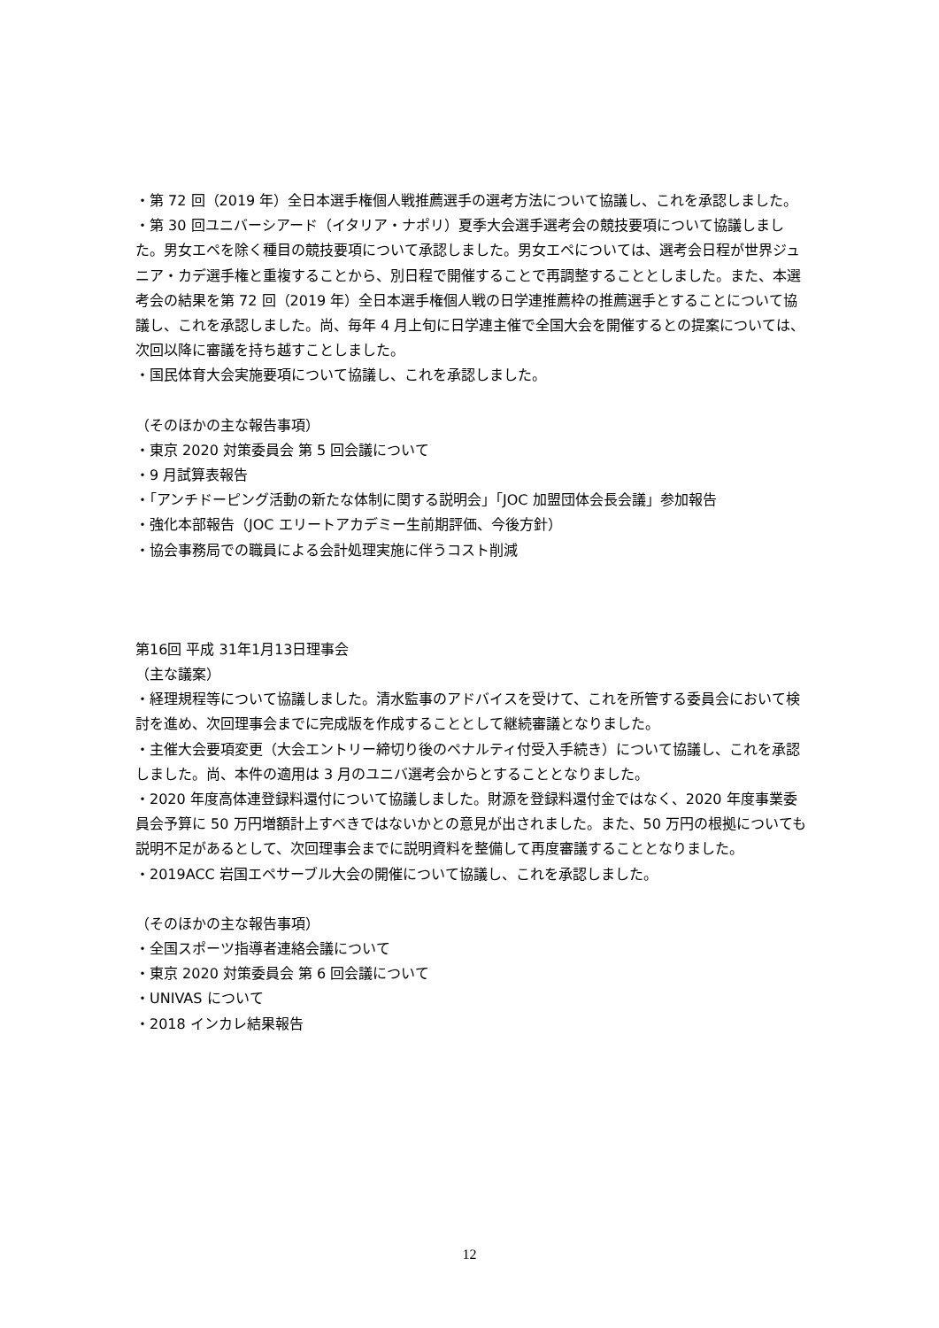・第 72 回（2019 年）全日本選手権個人戦推薦選手の選考方法について協議し、これを承認しました。
・第 30 回ユニバーシアード（イタリア・ナポリ）夏季大会選手選考会の競技要項について協議しました。男女エペを除く種目の競技要項について承認しました。男女エペについては、選考会日程が世界ジュニア・カデ選手権と重複することから、別日程で開催することで再調整することとしました。また、本選考会の結果を第 72 回（2019 年）全日本選手権個人戦の日学連推薦枠の推薦選手とすることについて協議し、これを承認しました。尚、毎年 4 月上旬に日学連主催で全国大会を開催するとの提案については、次回以降に審議を持ち越すことしました。
・国民体育大会実施要項について協議し、これを承認しました。
（そのほかの主な報告事項）
・東京 2020 対策委員会 第 5 回会議について
・9 月試算表報告
・「アンチドーピング活動の新たな体制に関する説明会」「JOC 加盟団体会長会議」参加報告
・強化本部報告（JOC エリートアカデミー生前期評価、今後方針）
・協会事務局での職員による会計処理実施に伴うコスト削減
第16回 平成 31年1月13日理事会
（主な議案）
・経理規程等について協議しました。清水監事のアドバイスを受けて、これを所管する委員会において検討を進め、次回理事会までに完成版を作成することとして継続審議となりました。
・主催大会要項変更（大会エントリー締切り後のペナルティ付受入手続き）について協議し、これを承認しました。尚、本件の適用は 3 月のユニバ選考会からとすることとなりました。
・2020 年度高体連登録料還付について協議しました。財源を登録料還付金ではなく、2020 年度事業委員会予算に 50 万円増額計上すべきではないかとの意見が出されました。また、50 万円の根拠についても説明不足があるとして、次回理事会までに説明資料を整備して再度審議することとなりました。
・2019ACC 岩国エペサーブル大会の開催について協議し、これを承認しました。
（そのほかの主な報告事項）
・全国スポーツ指導者連絡会議について
・東京 2020 対策委員会 第 6 回会議について
・UNIVAS について
・2018 インカレ結果報告
12